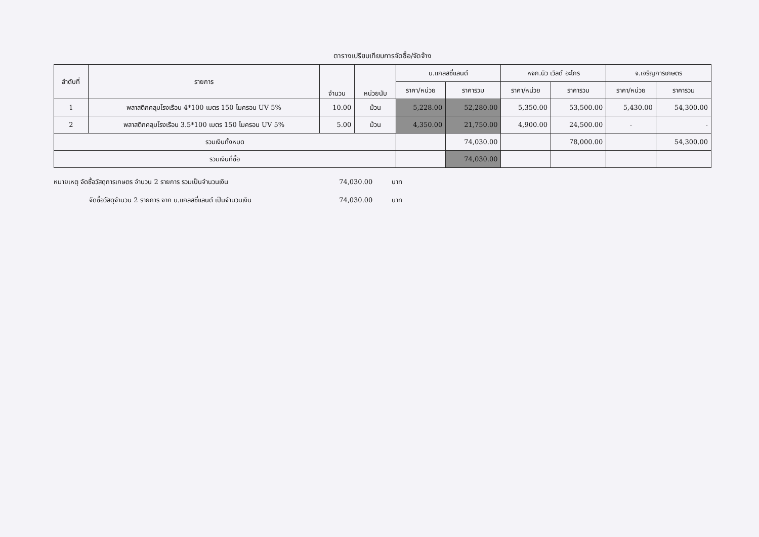ตารางเปรียบเทียบการจัดซื้อ/จัดจ้าง
| ลำดับที่ | รายการ | จำนวน | หน่วยนับ | บ.แกลสซี่แลนด์ | | หจก.นิว เวิลด์ อะโกร | | จ.เจริญการเกษตร | |
| --- | --- | --- | --- | --- | --- | --- | --- | --- | --- |
| | | | | ราคา/หน่วย | ราคารวม | ราคา/หน่วย | ราคารวม | ราคา/หน่วย | ราคารวม |
| 1 | พลาสติกคลุมโรงเรือน 4*100 เมตร 150 ไมครอน UV 5% | 10.00 | ม้วน | 5,228.00 | 52,280.00 | 5,350.00 | 53,500.00 | 5,430.00 | 54,300.00 |
| 2 | พลาสติกคลุมโรงเรือน 3.5*100 เมตร 150 ไมครอน UV 5% | 5.00 | ม้วน | 4,350.00 | 21,750.00 | 4,900.00 | 24,500.00 | - | - |
| รวมเงินทั้งหมด | | | | | 74,030.00 | | 78,000.00 | | 54,300.00 |
| รวมเงินที่ซื้อ | | | | | 74,030.00 | | | | |
หมายเหตุ จัดซื้อวัสดุการเกษตร จำนวน 2 รายการ รวมเป็นจำนวนเงิน 74,030.00 บาท
จัดซื้อวัสดุจำนวน 2 รายการ จาก บ.แกลสซี่แลนด์ เป็นจำนวนเงิน 74,030.00 บาท